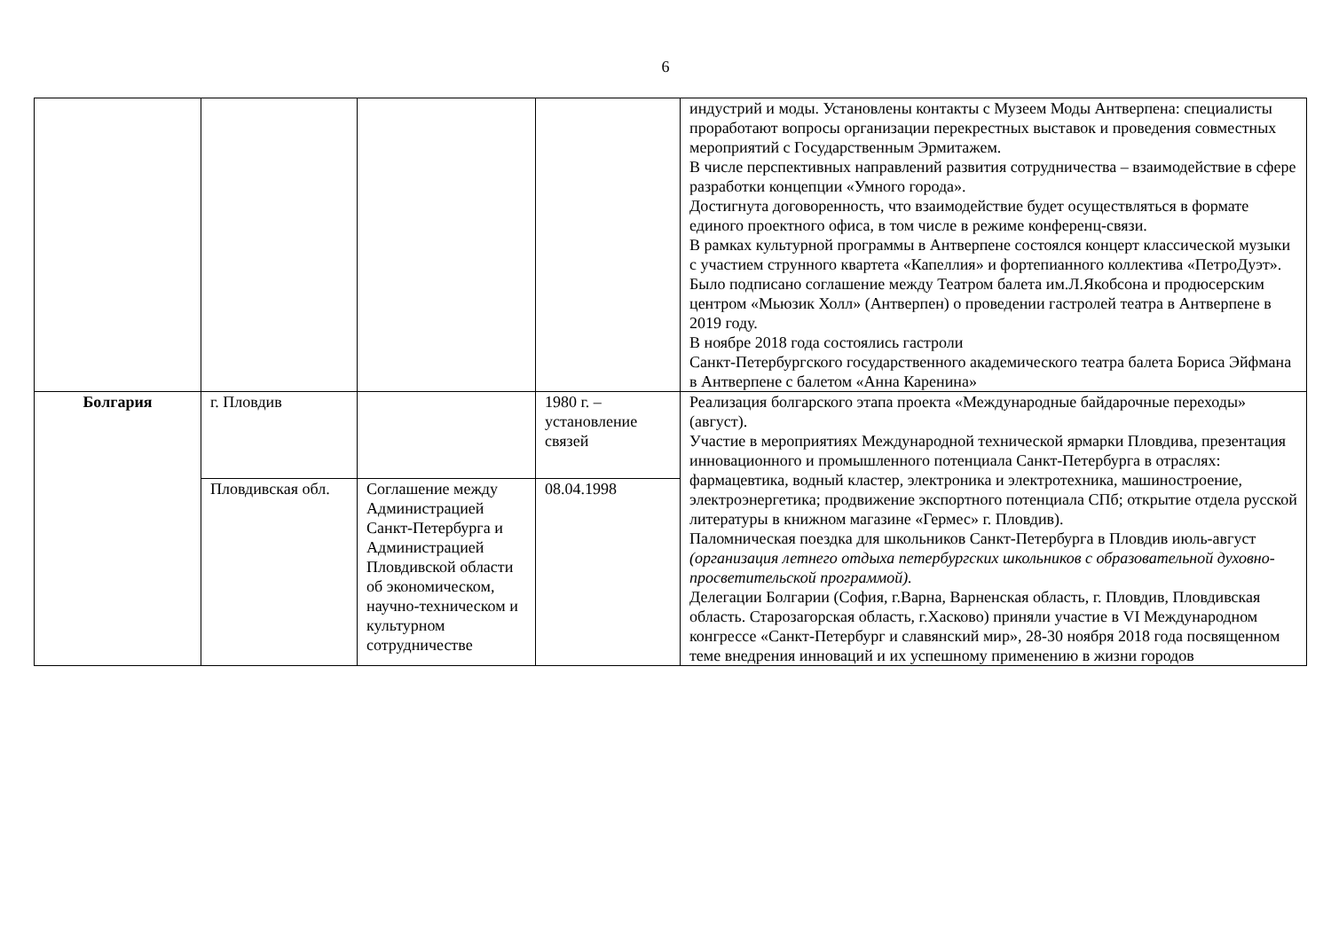6
| | | | | индустрий и моды. Установлены контакты с Музеем Моды Антверпена: специалисты проработают вопросы организации перекрестных выставок и проведения совместных мероприятий с Государственным Эрмитажем. В числе перспективных направлений развития сотрудничества – взаимодействие в сфере разработки концепции «Умного города». Достигнута договоренность, что взаимодействие будет осуществляться в формате единого проектного офиса, в том числе в режиме конференц-связи. В рамках культурной программы в Антверпене состоялся концерт классической музыки с участием струнного квартета «Капеллия» и фортепианного коллектива «ПетроДуэт». Было подписано соглашение между Театром балета им.Л.Якобсона и продюсерским центром «Мьюзик Холл» (Антверпен) о проведении гастролей театра в Антверпене в 2019 году. В ноябре 2018 года состоялись гастроли Санкт-Петербургского государственного академического театра балета Бориса Эйфмана в Антверпене с балетом «Анна Каренина» |
| Болгария | г. Пловдив | | 1980 г. – установление связей | Реализация болгарского этапа проекта «Международные байдарочные переходы» (август). Участие в мероприятиях Международной технической ярмарки Пловдива, презентация инновационного и промышленного потенциала Санкт-Петербурга в отраслях: фармацевтика, водный кластер, электроника и электротехника, машиностроение, электроэнергетика; продвижение экспортного потенциала СПб; открытие отдела русской литературы в книжном магазине «Гермес» г. Пловдив). Паломническая поездка для школьников Санкт-Петербурга в Пловдив июль-август (организация летнего отдыха петербургских школьников с образовательной духовно-просветительской программой). Делегации Болгарии (София, г.Варна, Варненская область, г. Пловдив, Пловдивская область. Старозагорская область, г.Хасково) приняли участие в VI Международном конгрессе «Санкт-Петербург и славянский мир», 28-30 ноября 2018 года посвященном теме внедрения инноваций и их успешному применению в жизни городов |
| | Пловдивская обл. | Соглашение между Администрацией Санкт-Петербурга и Администрацией Пловдивской области об экономическом, научно-техническом и культурном сотрудничестве | 08.04.1998 | |